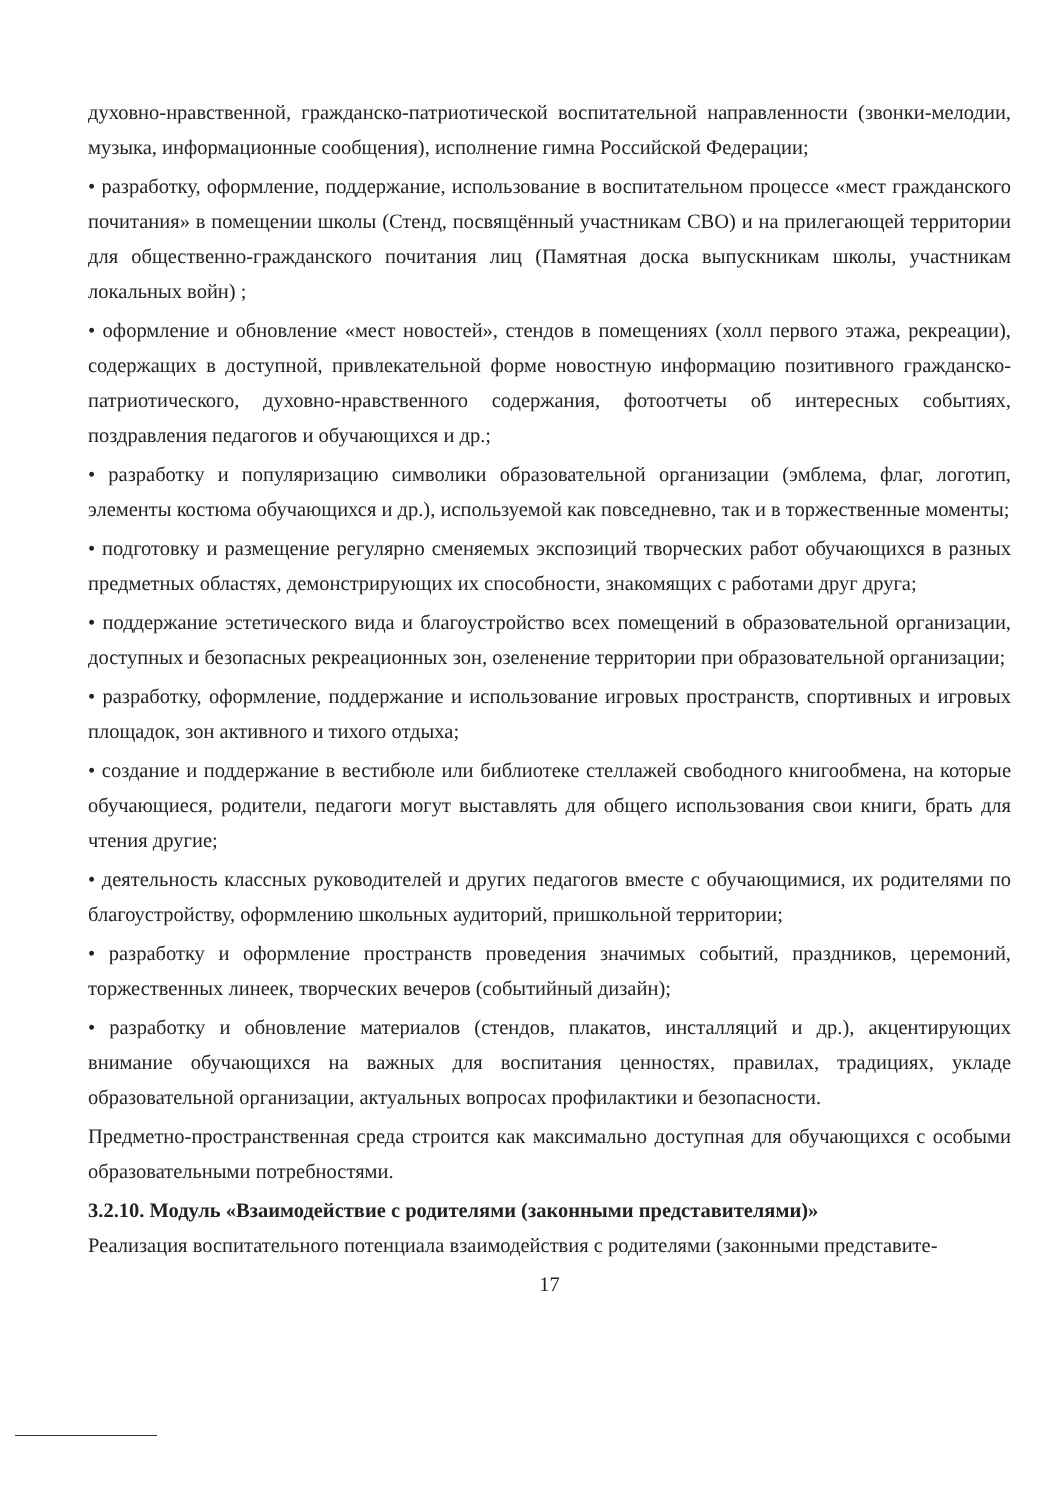духовно-нравственной, гражданско-патриотической воспитательной направленности (звонки-мелодии, музыка, информационные сообщения), исполнение гимна Российской Федерации;
• разработку, оформление, поддержание, использование в воспитательном процессе «мест гражданского почитания» в помещении школы (Стенд, посвящённый участникам СВО) и на прилегающей территории для общественно-гражданского почитания лиц (Памятная доска выпускникам школы, участникам локальных войн) ;
• оформление и обновление «мест новостей», стендов в помещениях (холл первого этажа, рекреации), содержащих в доступной, привлекательной форме новостную информацию позитивного гражданско-патриотического, духовно-нравственного содержания, фотоотчеты об интересных событиях, поздравления педагогов и обучающихся и др.;
• разработку и популяризацию символики образовательной организации (эмблема, флаг, логотип, элементы костюма обучающихся и др.), используемой как повседневно, так и в торжественные моменты;
• подготовку и размещение регулярно сменяемых экспозиций творческих работ обучающихся в разных предметных областях, демонстрирующих их способности, знакомящих с работами друг друга;
• поддержание эстетического вида и благоустройство всех помещений в образовательной организации, доступных и безопасных рекреационных зон, озеленение территории при образовательной организации;
• разработку, оформление, поддержание и использование игровых пространств, спортивных и игровых площадок, зон активного и тихого отдыха;
• создание и поддержание в вестибюле или библиотеке стеллажей свободного книгообмена, на которые обучающиеся, родители, педагоги могут выставлять для общего использования свои книги, брать для чтения другие;
• деятельность классных руководителей и других педагогов вместе с обучающимися, их родителями по благоустройству, оформлению школьных аудиторий, пришкольной территории;
• разработку и оформление пространств проведения значимых событий, праздников, церемоний, торжественных линеек, творческих вечеров (событийный дизайн);
• разработку и обновление материалов (стендов, плакатов, инсталляций и др.), акцентирующих внимание обучающихся на важных для воспитания ценностях, правилах, традициях, укладе образовательной организации, актуальных вопросах профилактики и безопасности.
Предметно-пространственная среда строится как максимально доступная для обучающихся с особыми образовательными потребностями.
3.2.10. Модуль «Взаимодействие с родителями (законными представителями)»
Реализация воспитательного потенциала взаимодействия с родителями (законными представите-
17